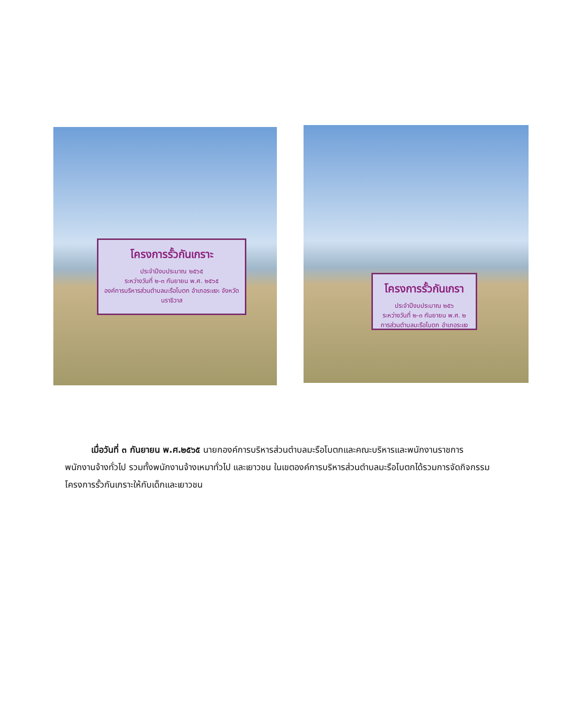โครงการรั้วกันเกราะ
ประจำปีงบประมาณ ๒๕๖๕
ระหว่างวันที่ ๒-๓ กันยายน พ.ศ. ๒๕๖๕
องค์การบริหารส่วนตำบลมะรือโบตก อำเภอระแงะ จังหวัดนราธิวาส
โครงการรั้วกันเกรา
ประจำปีงบประมาณ ๒๕๖
ระหว่างวันที่ ๒-๓ กันยายน พ.ศ. ๒
การส่วนตำบลมะรือโบตก อำเภอระแง
   เมื่อวันที่ ๓ กันยายน พ.ศ.๒๕๖๕ นายกองค์การบริหารส่วนตำบลมะรือโบตกและคณะบริหารและพนักงานราชการ พนักงานจ้างทั่วไป รวมทั้งพนักงานจ้างเหมาทั่วไป และเยาวชน ในเขตองค์การบริหารส่วนตำบลมะรือโบตกได้รวมการจัดกิจกรรมโครงการรั้วกันเกราะให้กับเด็กและเยาวชน